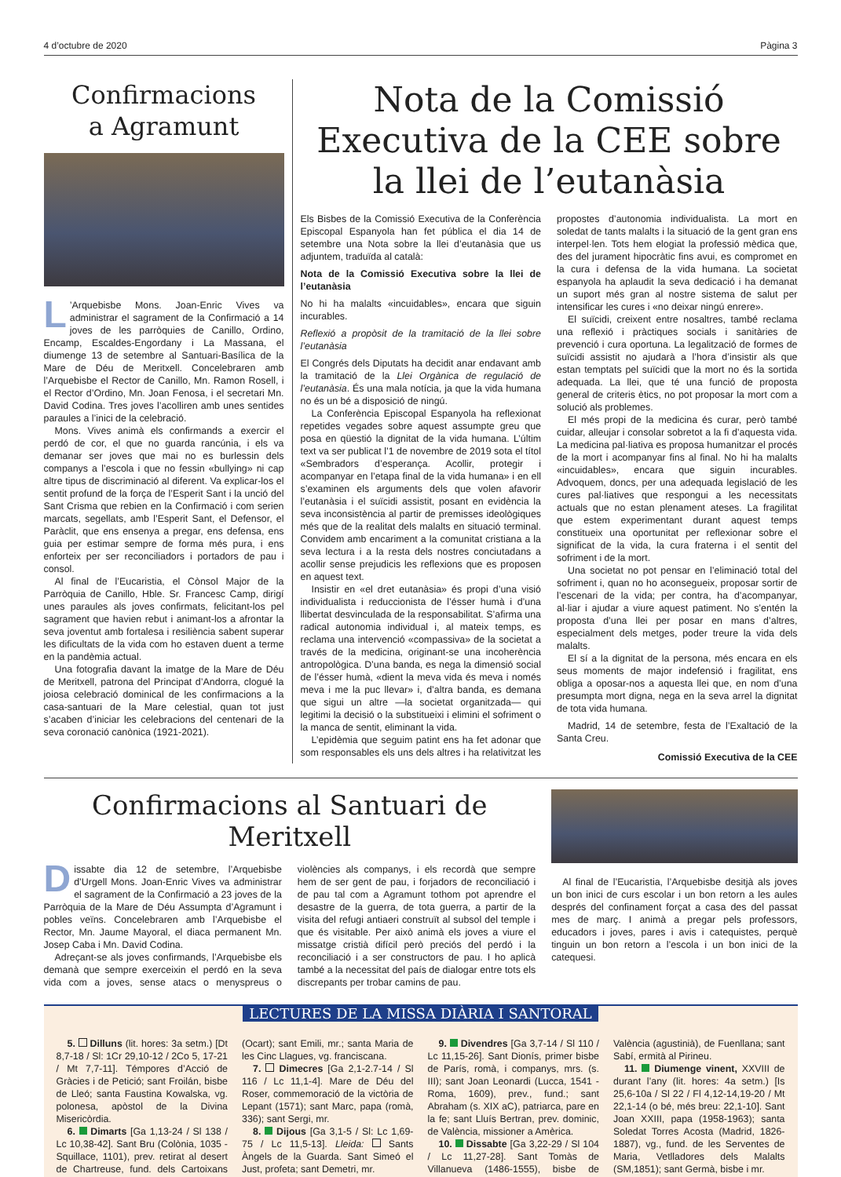4 d’octubre de 2020 Pàgina 3
Confirmacions
a Agramunt
L’Arquebisbe Mons. Joan-Enric Vives va administrar el sagrament de la Confirmació a 14 joves de les parròquies de Canillo, Ordino, Encamp, Escaldes-Engordany i La Massana, el diumenge 13 de setembre al Santuari-Basílica de la Mare de Déu de Meritxell. Concelebraren amb l’Arquebisbe el Rector de Canillo, Mn. Ramon Rosell, i el Rector d’Ordino, Mn. Joan Fenosa, i el secretari Mn. David Codina. Tres joves l’acolliren amb unes sentides paraules a l’inici de la celebració.
Mons. Vives animà els confirmands a exercir el perdó de cor, el que no guarda rancúnia, i els va demanar ser joves que mai no es burlessin dels companys a l’escola i que no fessin «bullying» ni cap altre tipus de discriminació al diferent. Va explicar-los el sentit profund de la força de l’Esperit Sant i la unció del Sant Crisma que rebien en la Confirmació i com serien marcats, segellats, amb l’Esperit Sant, el Defensor, el Paràclit, que ens ensenya a pregar, ens defensa, ens guia per estimar sempre de forma més pura, i ens enforteix per ser reconciliadors i portadors de pau i consol.
Al final de l’Eucaristia, el Cònsol Major de la Parròquia de Canillo, Hble. Sr. Francesc Camp, dirigí unes paraules als joves confirmats, felicitant-los pel sagrament que havien rebut i animant-los a afrontar la seva joventut amb fortalesa i resiliència sabent superar les dificultats de la vida com ho estaven duent a terme en la pandèmia actual.
Una fotografia davant la imatge de la Mare de Déu de Meritxell, patrona del Principat d’Andorra, clogué la joiosa celebració dominical de les confirmacions a la casa-santuari de la Mare celestial, quan tot just s’acaben d’iniciar les celebracions del centenari de la seva coronació canònica (1921-2021).
Nota de la Comissió Executiva de la CEE sobre la llei de l’eutanàsia
Els Bisbes de la Comissió Executiva de la Conferència Episcopal Espanyola han fet pública el dia 14 de setembre una Nota sobre la llei d’eutanàsia que us adjuntem, traduïda al català:
Nota de la Comissió Executiva sobre la llei de l’eutanàsia
No hi ha malalts «incuidables», encara que siguin incurables.
Reflexió a propòsit de la tramitació de la llei sobre l’eutanàsia
El Congrés dels Diputats ha decidit anar endavant amb la tramitació de la Llei Orgànica de regulació de l’eutanàsia. És una mala notícia, ja que la vida humana no és un bé a disposició de ningú.
La Conferència Episcopal Espanyola ha reflexionat repetides vegades sobre aquest assumpte greu que posa en qüestió la dignitat de la vida humana. L’últim text va ser publicat l’1 de novembre de 2019 sota el títol «Sembradors d’esperança. Acollir, protegir i acompanyar en l’etapa final de la vida humana» i en ell s’examinen els arguments dels que volen afavorir l’eutanàsia i el suïcidi assistit, posant en evidència la seva inconsistència al partir de premisses ideològiques més que de la realitat dels malalts en situació terminal. Convidem amb encariment a la comunitat cristiana a la seva lectura i a la resta dels nostres conciutadans a acollir sense prejudicis les reflexions que es proposen en aquest text.
Insistir en «el dret eutanàsia» és propi d’una visió individualista i reduccionista de l’ésser humà i d’una llibertat desvinculada de la responsabilitat. S’afirma una radical autonomia individual i, al mateix temps, es reclama una intervenció «compassiva» de la societat a través de la medicina, originant-se una incoherència antropològica. D’una banda, es nega la dimensió social de l’ésser humà, «dient la meva vida és meva i només meva i me la puc llevar» i, d’altra banda, es demana que sigui un altre —la societat organitzada— qui legitimi la decisió o la substitueixi i elimini el sofriment o la manca de sentit, eliminant la vida.
L’epidèmia que seguim patint ens ha fet adonar que som responsables els uns dels altres i ha relativitzat les propostes d’autonomia individualista. La mort en soledat de tants malalts i la situació de la gent gran ens interpel·len. Tots hem elogiat la professió mèdica que, des del jurament hipocràtic fins avui, es compromet en la cura i defensa de la vida humana. La societat espanyola ha aplaudit la seva dedicació i ha demanat un suport més gran al nostre sistema de salut per intensificar les cures i «no deixar ningú enrere».
El suïcidi, creixent entre nosaltres, també reclama una reflexió i pràctiques socials i sanitàries de prevenció i cura oportuna. La legalització de formes de suïcidi assistit no ajudarà a l’hora d’insistir als que estan temptats pel suïcidi que la mort no és la sortida adequada. La llei, que té una funció de proposta general de criteris ètics, no pot proposar la mort com a solució als problemes.
El més propi de la medicina és curar, però també cuidar, alleujar i consolar sobretot a la fi d’aquesta vida. La medicina pal·liativa es proposa humanitzar el procés de la mort i acompanyar fins al final. No hi ha malalts «incuidables», encara que siguin incurables. Advoquem, doncs, per una adequada legislació de les cures pal·liatives que respongui a les necessitats actuals que no estan plenament ateses. La fragilitat que estem experimentant durant aquest temps constitueix una oportunitat per reflexionar sobre el significat de la vida, la cura fraterna i el sentit del sofriment i de la mort.
Una societat no pot pensar en l’eliminació total del sofriment i, quan no ho aconsegueix, proposar sortir de l’escenari de la vida; per contra, ha d’acompanyar, al·liar i ajudar a viure aquest patiment. No s’entén la proposta d’una llei per posar en mans d’altres, especialment dels metges, poder treure la vida dels malalts.
El sí a la dignitat de la persona, més encara en els seus moments de major indefensió i fragilitat, ens obliga a oposar-nos a aquesta llei que, en nom d’una presumpta mort digna, nega en la seva arrel la dignitat de tota vida humana.
Madrid, 14 de setembre, festa de l’Exaltació de la Santa Creu.
Comissió Executiva de la CEE
Confirmacions al Santuari de Meritxell
Dissabte dia 12 de setembre, l’Arquebisbe d’Urgell Mons. Joan-Enric Vives va administrar el sagrament de la Confirmació a 23 joves de la Parròquia de la Mare de Déu Assumpta d’Agramunt i pobles veïns. Concelebraren amb l’Arquebisbe el Rector, Mn. Jaume Mayoral, el diaca permanent Mn. Josep Caba i Mn. David Codina.
Adreçant-se als joves confirmands, l’Arquebisbe els demanà que sempre exerceixin el perdó en la seva vida com a joves, sense atacs o menyspreus o violències als companys, i els recordà que sempre hem de ser gent de pau, i forjadors de reconciliació i de pau tal com a Agramunt tothom pot aprendre el desastre de la guerra, de tota guerra, a partir de la visita del refugi antiaeri construït al subsol del temple i que és visitable. Per això animà els joves a viure el missatge cristià difícil però preciós del perdó i la reconciliació i a ser constructors de pau. I ho aplicà també a la necessitat del país de dialogar entre tots els discrepants per trobar camins de pau.
Al final de l’Eucaristia, l’Arquebisbe desitjà als joves un bon inici de curs escolar i un bon retorn a les aules després del confinament forçat a casa des del passat mes de març. I animà a pregar pels professors, educadors i joves, pares i avis i catequistes, perquè tinguin un bon retorn a l’escola i un bon inici de la catequesi.
LECTURES DE LA MISSA DIÀRIA I SANTORAL
5. Dilluns (lit. hores: 3a setm.) [Dt 8,7-18 / Sl: 1Cr 29,10-12 / 2Co 5, 17-21 / Mt 7,7-11]. Témpores d’Acció de Gràcies i de Petició; sant Froilán, bisbe de Lleó; santa Faustina Kowalska, vg. polonesa, apòstol de la Divina Misericòrdia.
6. Dimarts [Ga 1,13-24 / Sl 138 / Lc 10,38-42]. Sant Bru (Colònia, 1035 - Squillace, 1101), prev. retirat al desert de Chartreuse, fund. dels Cartoixans (Ocart); sant Emili, mr.; santa Maria de les Cinc Llagues, vg. franciscana.
7. Dimecres [Ga 2,1-2.7-14 / Sl 116 / Lc 11,1-4]. Mare de Déu del Roser, commemoració de la victòria de Lepant (1571); sant Marc, papa (romà, 336); sant Sergi, mr.
8. Dijous [Ga 3,1-5 / Sl: Lc 1,69-75 / Lc 11,5-13]. Lleida: Sants Àngels de la Guarda. Sant Simeó el Just, profeta; sant Demetri, mr.
9. Divendres [Ga 3,7-14 / Sl 110 / Lc 11,15-26]. Sant Dionís, primer bisbe de París, romà, i companys, mrs. (s. III); sant Joan Leonardi (Lucca, 1541 - Roma, 1609), prev., fund.; sant Abraham (s. XIX aC), patriarca, pare en la fe; sant Lluís Bertran, prev. dominic, de València, missioner a Amèrica.
10. Dissabte [Ga 3,22-29 / Sl 104 / Lc 11,27-28]. Sant Tomàs de Villanueva (1486-1555), bisbe de València (agustinià), de Fuenllana; sant Sabí, ermità al Pirineu.
11. Diumenge vinent, XXVIII de durant l’any (lit. hores: 4a setm.) [Is 25,6-10a / Sl 22 / Fl 4,12-14,19-20 / Mt 22,1-14 (o bé, més breu: 22,1-10]. Sant Joan XXIII, papa (1958-1963); santa Soledat Torres Acosta (Madrid, 1826-1887), vg., fund. de les Serventes de Maria, Vetlladores dels Malalts (SM,1851); sant Germà, bisbe i mr.